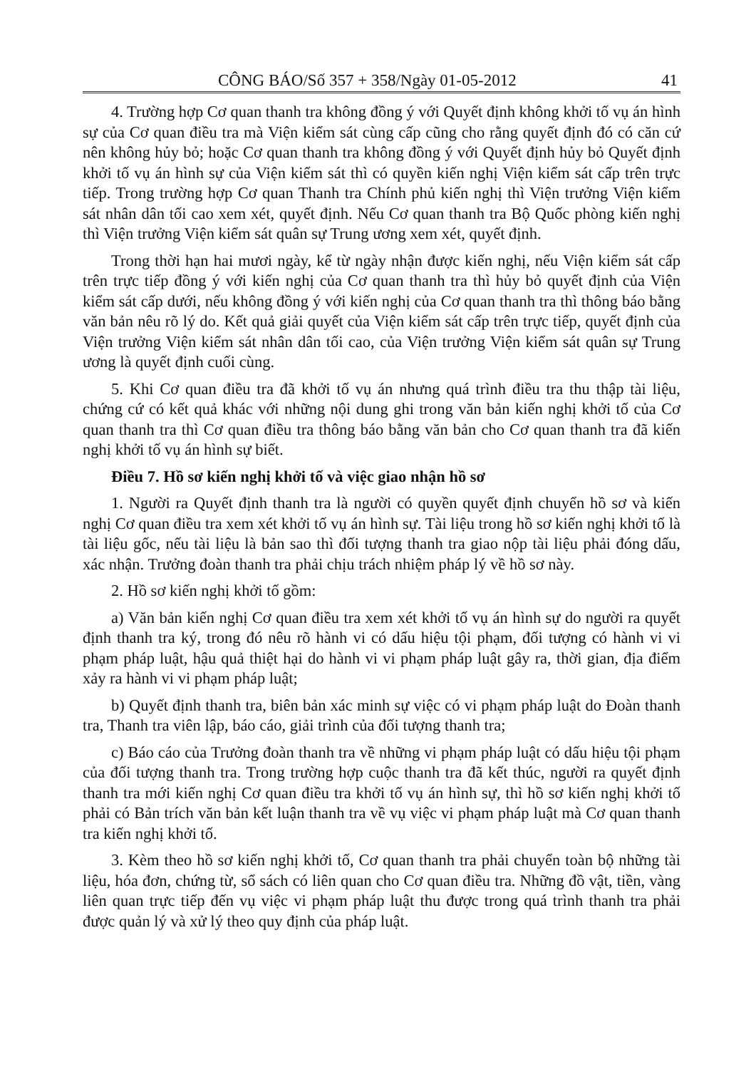CÔNG BÁO/Số 357 + 358/Ngày 01-05-2012 41
4. Trường hợp Cơ quan thanh tra không đồng ý với Quyết định không khởi tố vụ án hình sự của Cơ quan điều tra mà Viện kiểm sát cùng cấp cũng cho rằng quyết định đó có căn cứ nên không hủy bỏ; hoặc Cơ quan thanh tra không đồng ý với Quyết định hủy bỏ Quyết định khởi tố vụ án hình sự của Viện kiểm sát thì có quyền kiến nghị Viện kiểm sát cấp trên trực tiếp. Trong trường hợp Cơ quan Thanh tra Chính phủ kiến nghị thì Viện trưởng Viện kiểm sát nhân dân tối cao xem xét, quyết định. Nếu Cơ quan thanh tra Bộ Quốc phòng kiến nghị thì Viện trưởng Viện kiểm sát quân sự Trung ương xem xét, quyết định.
Trong thời hạn hai mươi ngày, kể từ ngày nhận được kiến nghị, nếu Viện kiểm sát cấp trên trực tiếp đồng ý với kiến nghị của Cơ quan thanh tra thì hủy bỏ quyết định của Viện kiểm sát cấp dưới, nếu không đồng ý với kiến nghị của Cơ quan thanh tra thì thông báo bằng văn bản nêu rõ lý do. Kết quả giải quyết của Viện kiểm sát cấp trên trực tiếp, quyết định của Viện trưởng Viện kiểm sát nhân dân tối cao, của Viện trưởng Viện kiểm sát quân sự Trung ương là quyết định cuối cùng.
5. Khi Cơ quan điều tra đã khởi tố vụ án nhưng quá trình điều tra thu thập tài liệu, chứng cứ có kết quả khác với những nội dung ghi trong văn bản kiến nghị khởi tố của Cơ quan thanh tra thì Cơ quan điều tra thông báo bằng văn bản cho Cơ quan thanh tra đã kiến nghị khởi tố vụ án hình sự biết.
Điều 7. Hồ sơ kiến nghị khởi tố và việc giao nhận hồ sơ
1. Người ra Quyết định thanh tra là người có quyền quyết định chuyển hồ sơ và kiến nghị Cơ quan điều tra xem xét khởi tố vụ án hình sự. Tài liệu trong hồ sơ kiến nghị khởi tố là tài liệu gốc, nếu tài liệu là bản sao thì đối tượng thanh tra giao nộp tài liệu phải đóng dấu, xác nhận. Trưởng đoàn thanh tra phải chịu trách nhiệm pháp lý về hồ sơ này.
2. Hồ sơ kiến nghị khởi tố gồm:
a) Văn bản kiến nghị Cơ quan điều tra xem xét khởi tố vụ án hình sự do người ra quyết định thanh tra ký, trong đó nêu rõ hành vi có dấu hiệu tội phạm, đối tượng có hành vi vi phạm pháp luật, hậu quả thiệt hại do hành vi vi phạm pháp luật gây ra, thời gian, địa điểm xảy ra hành vi vi phạm pháp luật;
b) Quyết định thanh tra, biên bản xác minh sự việc có vi phạm pháp luật do Đoàn thanh tra, Thanh tra viên lập, báo cáo, giải trình của đối tượng thanh tra;
c) Báo cáo của Trưởng đoàn thanh tra về những vi phạm pháp luật có dấu hiệu tội phạm của đối tượng thanh tra. Trong trường hợp cuộc thanh tra đã kết thúc, người ra quyết định thanh tra mới kiến nghị Cơ quan điều tra khởi tố vụ án hình sự, thì hồ sơ kiến nghị khởi tố phải có Bản trích văn bản kết luận thanh tra về vụ việc vi phạm pháp luật mà Cơ quan thanh tra kiến nghị khởi tố.
3. Kèm theo hồ sơ kiến nghị khởi tố, Cơ quan thanh tra phải chuyển toàn bộ những tài liệu, hóa đơn, chứng từ, sổ sách có liên quan cho Cơ quan điều tra. Những đồ vật, tiền, vàng liên quan trực tiếp đến vụ việc vi phạm pháp luật thu được trong quá trình thanh tra phải được quản lý và xử lý theo quy định của pháp luật.